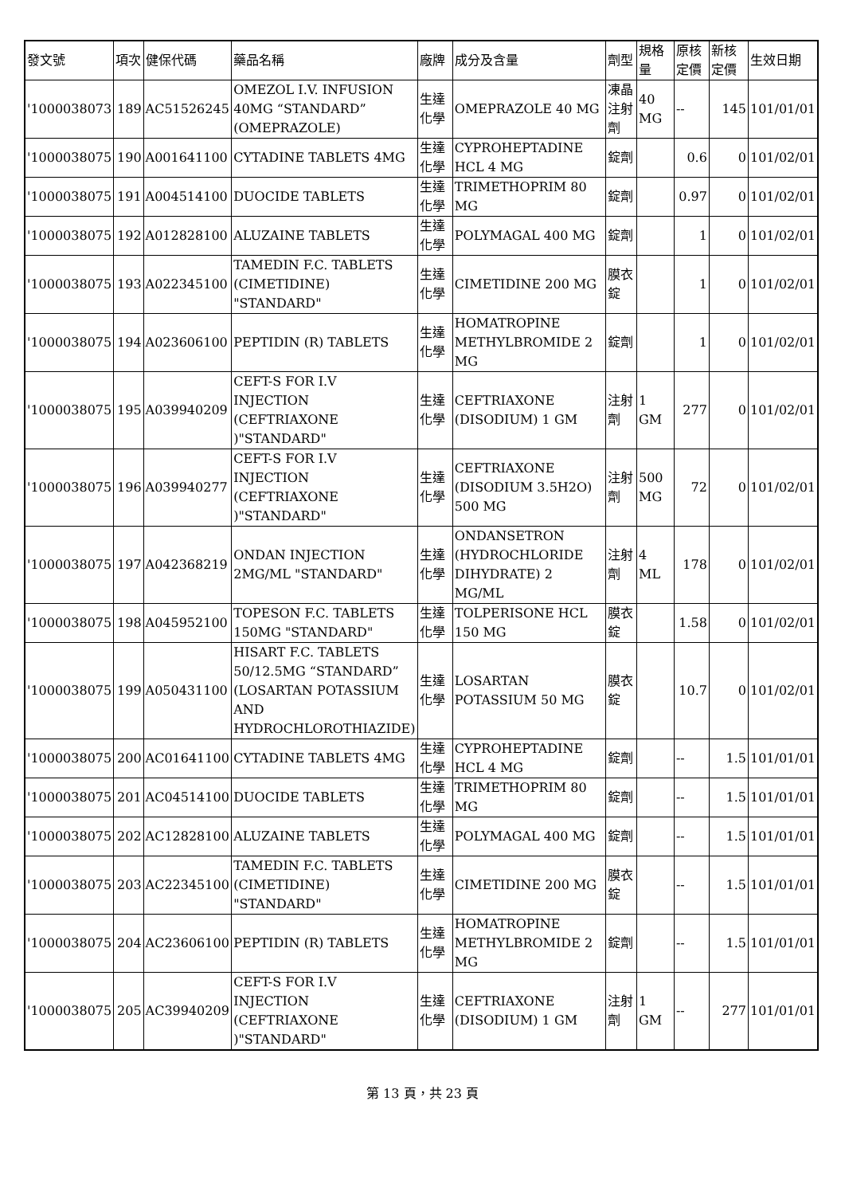| 發文號 | 項次 | 健保代碼 | 藥品名稱 | 廠牌 | 成分及含量 | 劑型 | 規格量 | 原核定價 | 新核定價 | 生效日期 |
| --- | --- | --- | --- | --- | --- | --- | --- | --- | --- | --- |
| '1000038073 | 189 | AC51526245 | OMEZOL I.V. INFUSION 40MG “STANDARD” (OMEPRAZOLE) | 生達化學 | OMEPRAZOLE 40 MG | 凍晶注射劑 | 40 MG | -- | 145 | 101/01/01 |
| '1000038075 | 190 | A001641100 | CYTADINE TABLETS 4MG | 生達化學 | CYPROHEPTADINE HCL 4 MG | 錠劑 | | 0.6 | 0 | 101/02/01 |
| '1000038075 | 191 | A004514100 | DUOCIDE TABLETS | 生達化學 | TRIMETHOPRIM 80 MG | 錠劑 | | 0.97 | 0 | 101/02/01 |
| '1000038075 | 192 | A012828100 | ALUZAINE TABLETS | 生達化學 | POLYMAGAL 400 MG | 錠劑 | | 1 | 0 | 101/02/01 |
| '1000038075 | 193 | A022345100 | TAMEDIN F.C. TABLETS (CIMETIDINE) "STANDARD" | 生達化學 | CIMETIDINE 200 MG | 膜衣錠 | | 1 | 0 | 101/02/01 |
| '1000038075 | 194 | A023606100 | PEPTIDIN (R) TABLETS | 生達化學 | HOMATROPINE METHYLBROMIDE 2 MG | 錠劑 | | 1 | 0 | 101/02/01 |
| '1000038075 | 195 | A039940209 | CEFT-S FOR I.V INJECTION (CEFTRIAXONE )"STANDARD" | 生達化學 | CEFTRIAXONE (DISODIUM) 1 GM | 注射劑 | 1 GM | 277 | 0 | 101/02/01 |
| '1000038075 | 196 | A039940277 | CEFT-S FOR I.V INJECTION (CEFTRIAXONE )"STANDARD" | 生達化學 | CEFTRIAXONE (DISODIUM 3.5H2O) 500 MG | 注射劑 | 500 MG | 72 | 0 | 101/02/01 |
| '1000038075 | 197 | A042368219 | ONDAN INJECTION 2MG/ML "STANDARD" | 生達化學 | ONDANSETRON (HYDROCHLORIDE DIHYDRATE) 2 MG/ML | 注射劑 | 4 ML | 178 | 0 | 101/02/01 |
| '1000038075 | 198 | A045952100 | TOPESON F.C. TABLETS 150MG "STANDARD" | 生達化學 | TOLPERISONE HCL 150 MG | 膜衣錠 | | 1.58 | 0 | 101/02/01 |
| '1000038075 | 199 | A050431100 | HISART F.C. TABLETS 50/12.5MG “STANDARD” (LOSARTAN POTASSIUM AND HYDROCHLOROTHIAZIDE) | 生達化學 | LOSARTAN POTASSIUM 50 MG | 膜衣錠 | | 10.7 | 0 | 101/02/01 |
| '1000038075 | 200 | AC01641100 | CYTADINE TABLETS 4MG | 生達化學 | CYPROHEPTADINE HCL 4 MG | 錠劑 | | -- | 1.5 | 101/01/01 |
| '1000038075 | 201 | AC04514100 | DUOCIDE TABLETS | 生達化學 | TRIMETHOPRIM 80 MG | 錠劑 | | -- | 1.5 | 101/01/01 |
| '1000038075 | 202 | AC12828100 | ALUZAINE TABLETS | 生達化學 | POLYMAGAL 400 MG | 錠劑 | | -- | 1.5 | 101/01/01 |
| '1000038075 | 203 | AC22345100 | TAMEDIN F.C. TABLETS (CIMETIDINE) "STANDARD" | 生達化學 | CIMETIDINE 200 MG | 膜衣錠 | | -- | 1.5 | 101/01/01 |
| '1000038075 | 204 | AC23606100 | PEPTIDIN (R) TABLETS | 生達化學 | HOMATROPINE METHYLBROMIDE 2 MG | 錠劑 | | -- | 1.5 | 101/01/01 |
| '1000038075 | 205 | AC39940209 | CEFT-S FOR I.V INJECTION (CEFTRIAXONE )"STANDARD" | 生達化學 | CEFTRIAXONE (DISODIUM) 1 GM | 注射劑 | 1 GM | -- | 277 | 101/01/01 |
第 13 頁，共 23 頁